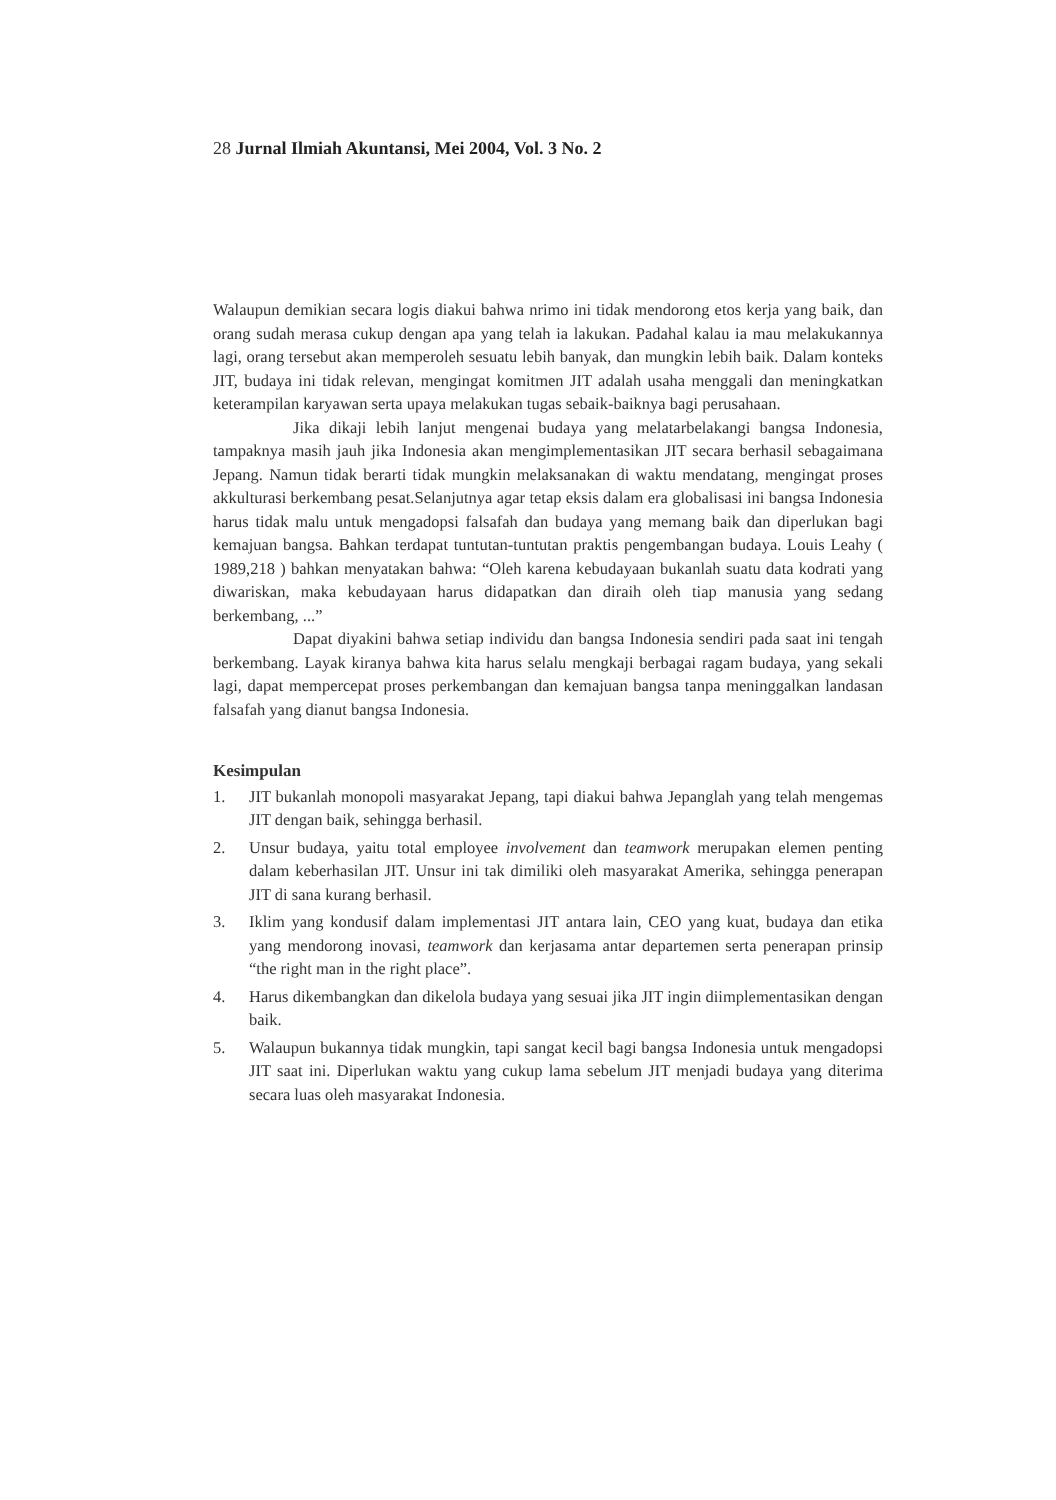28 Jurnal Ilmiah Akuntansi, Mei 2004, Vol. 3 No. 2
Walaupun demikian secara logis diakui bahwa nrimo ini tidak mendorong etos kerja yang baik, dan orang sudah merasa cukup dengan apa yang telah ia lakukan. Padahal kalau ia mau melakukannya lagi, orang tersebut akan memperoleh sesuatu lebih banyak, dan mungkin lebih baik. Dalam konteks JIT, budaya ini tidak relevan, mengingat komitmen JIT adalah usaha menggali dan meningkatkan keterampilan karyawan serta upaya melakukan tugas sebaik-baiknya bagi perusahaan.
Jika dikaji lebih lanjut mengenai budaya yang melatarbelakangi bangsa Indonesia, tampaknya masih jauh jika Indonesia akan mengimplementasikan JIT secara berhasil sebagaimana Jepang. Namun tidak berarti tidak mungkin melaksanakan di waktu mendatang, mengingat proses akkulturasi berkembang pesat.Selanjutnya agar tetap eksis dalam era globalisasi ini bangsa Indonesia harus tidak malu untuk mengadopsi falsafah dan budaya yang memang baik dan diperlukan bagi kemajuan bangsa. Bahkan terdapat tuntutan-tuntutan praktis pengembangan budaya. Louis Leahy ( 1989,218 ) bahkan menyatakan bahwa: “Oleh karena kebudayaan bukanlah suatu data kodrati yang diwariskan, maka kebudayaan harus didapatkan dan diraih oleh tiap manusia yang sedang berkembang, ...”
Dapat diyakini bahwa setiap individu dan bangsa Indonesia sendiri pada saat ini tengah berkembang. Layak kiranya bahwa kita harus selalu mengkaji berbagai ragam budaya, yang sekali lagi, dapat mempercepat proses perkembangan dan kemajuan bangsa tanpa meninggalkan landasan falsafah yang dianut bangsa Indonesia.
Kesimpulan
1. JIT bukanlah monopoli masyarakat Jepang, tapi diakui bahwa Jepanglah yang telah mengemas JIT dengan baik, sehingga berhasil.
2. Unsur budaya, yaitu total employee involvement dan teamwork merupakan elemen penting dalam keberhasilan JIT. Unsur ini tak dimiliki oleh masyarakat Amerika, sehingga penerapan JIT di sana kurang berhasil.
3. Iklim yang kondusif dalam implementasi JIT antara lain, CEO yang kuat, budaya dan etika yang mendorong inovasi, teamwork dan kerjasama antar departemen serta penerapan prinsip “the right man in the right place”.
4. Harus dikembangkan dan dikelola budaya yang sesuai jika JIT ingin diimplementasikan dengan baik.
5. Walaupun bukannya tidak mungkin, tapi sangat kecil bagi bangsa Indonesia untuk mengadopsi JIT saat ini. Diperlukan waktu yang cukup lama sebelum JIT menjadi budaya yang diterima secara luas oleh masyarakat Indonesia.